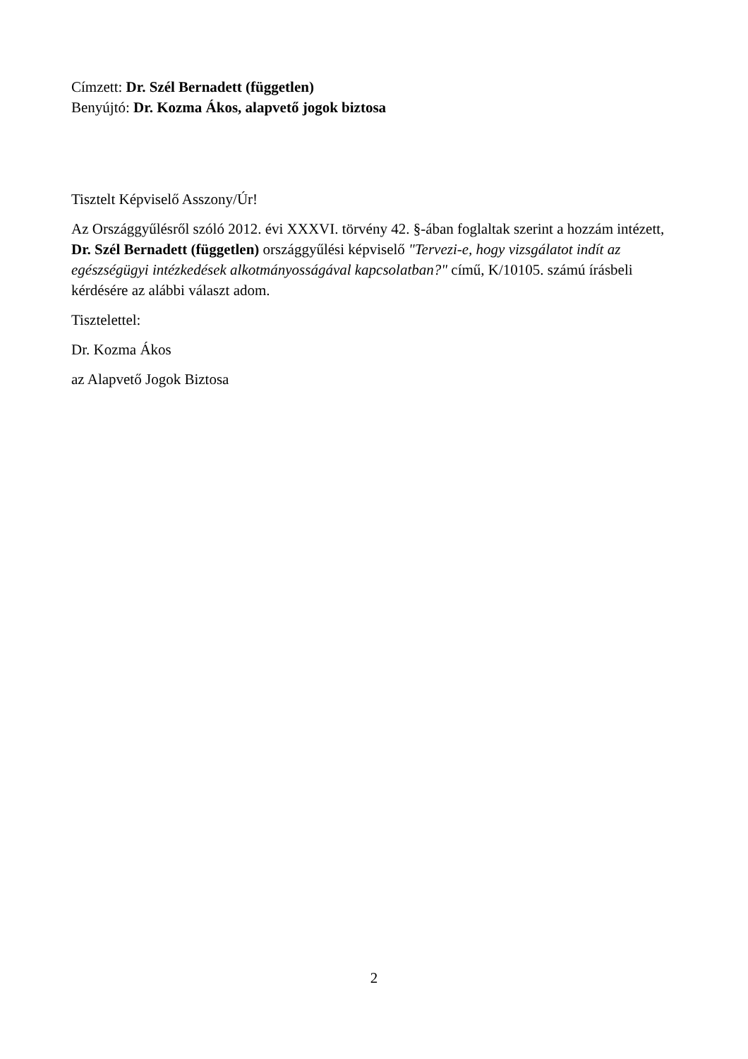Címzett: Dr. Szél Bernadett (független)
Benyújtó: Dr. Kozma Ákos, alapvető jogok biztosa
Tisztelt Képviselő Asszony/Úr!
Az Országgyűlésről szóló 2012. évi XXXVI. törvény 42. §-ában foglaltak szerint a hozzám intézett, Dr. Szél Bernadett (független) országgyűlési képviselő "Tervezi-e, hogy vizsgálatot indít az egészségügyi intézkedések alkotmányosságával kapcsolatban?" című, K/10105. számú írásbeli kérdésére az alábbi választ adom.
Tisztelettel:
Dr. Kozma Ákos
az Alapvető Jogok Biztosa
2